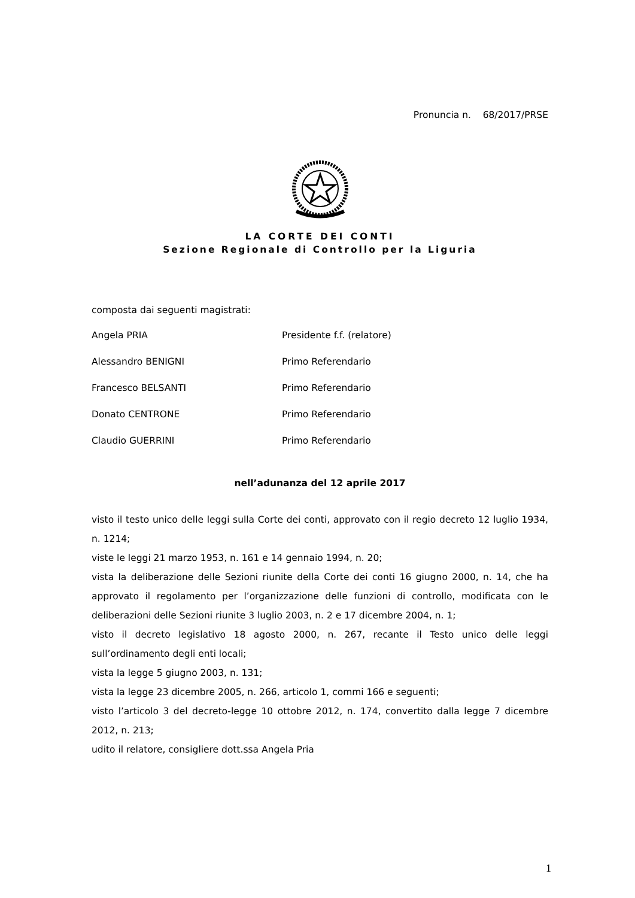Pronuncia n. 68/2017/PRSE
LA CORTE DEI CONTI
Sezione Regionale di Controllo per la Liguria
composta dai seguenti magistrati:
Angela PRIA Presidente f.f. (relatore)
Alessandro BENIGNI Primo Referendario
Francesco BELSANTI Primo Referendario
Donato CENTRONE Primo Referendario
Claudio GUERRINI Primo Referendario
nell’adunanza del 12 aprile 2017
visto il testo unico delle leggi sulla Corte dei conti, approvato con il regio decreto 12 luglio 1934, n. 1214;
viste le leggi 21 marzo 1953, n. 161 e 14 gennaio 1994, n. 20;
vista la deliberazione delle Sezioni riunite della Corte dei conti 16 giugno 2000, n. 14, che ha approvato il regolamento per l’organizzazione delle funzioni di controllo, modificata con le deliberazioni delle Sezioni riunite 3 luglio 2003, n. 2 e 17 dicembre 2004, n. 1;
visto il decreto legislativo 18 agosto 2000, n. 267, recante il Testo unico delle leggi sull’ordinamento degli enti locali;
vista la legge 5 giugno 2003, n. 131;
vista la legge 23 dicembre 2005, n. 266, articolo 1, commi 166 e seguenti;
visto l’articolo 3 del decreto-legge 10 ottobre 2012, n. 174, convertito dalla legge 7 dicembre 2012, n. 213;
udito il relatore, consigliere dott.ssa Angela Pria
1